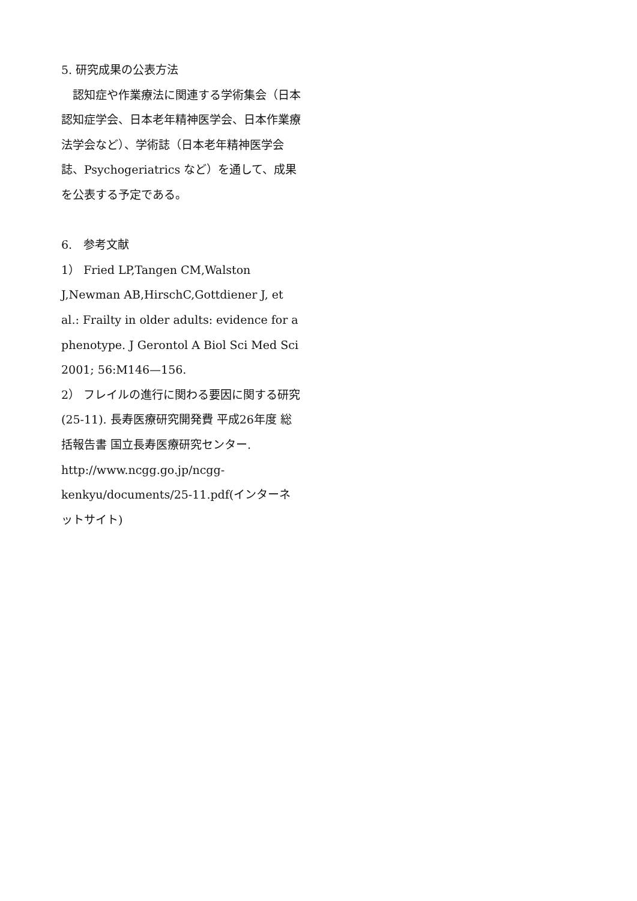5. 研究成果の公表方法
　認知症や作業療法に関連する学術集会（日本認知症学会、日本老年精神医学会、日本作業療法学会など）、学術誌（日本老年精神医学会誌、Psychogeriatrics など）を通して、成果を公表する予定である。
6.　参考文献
1） Fried LP,Tangen CM,Walston J,Newman AB,HirschC,Gottdiener J, et al.: Frailty in older adults: evidence for a phenotype. J Gerontol A Biol Sci Med Sci 2001; 56:M146—156.
2） フレイルの進行に関わる要因に関する研究(25-11). 長寿医療研究開発費 平成26年度 総括報告書 国立長寿医療研究センター. http://www.ncgg.go.jp/ncgg-kenkyu/documents/25-11.pdf(インターネットサイト)